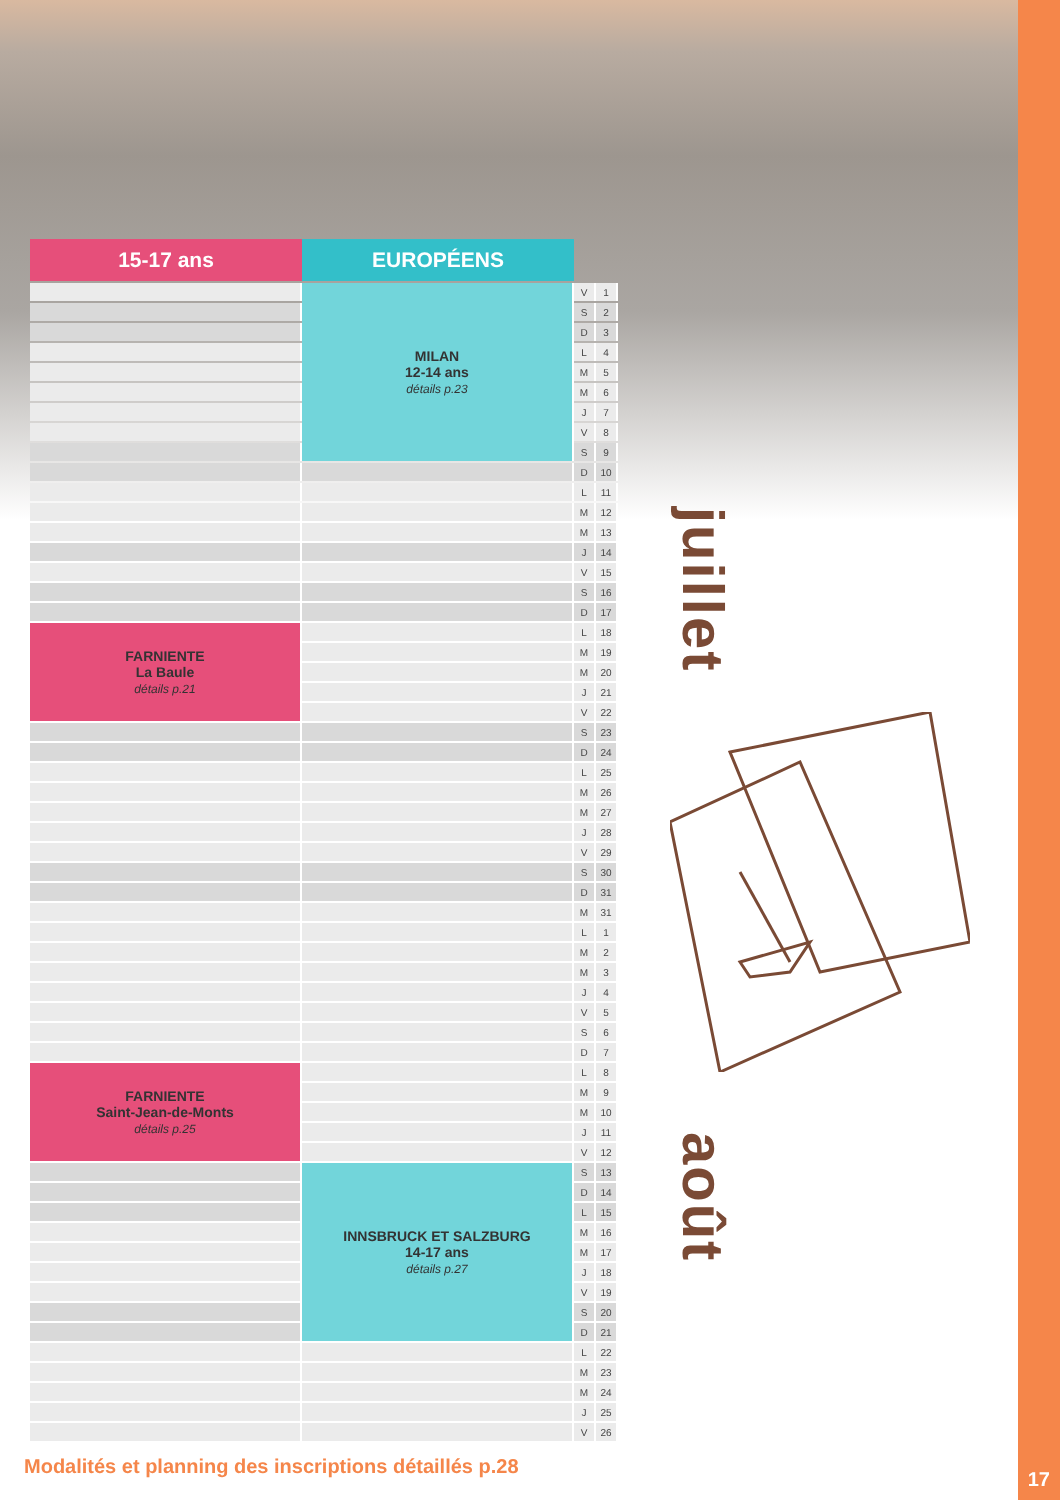| 15-17 ans | EUROPÉENS | | |
| --- | --- | --- | --- |
| | MILAN 12-14 ans détails p.23 | V | 1 |
| | | S | 2 |
| | | D | 3 |
| | | L | 4 |
| | | M | 5 |
| | | M | 6 |
| | | J | 7 |
| | | V | 8 |
| | | S | 9 |
| | | D | 10 |
| | | L | 11 |
| | | M | 12 |
| | | M | 13 |
| | | J | 14 |
| | | V | 15 |
| | | S | 16 |
| | | D | 17 |
| FARNIENTE La Baule détails p.21 | | L | 18 |
| | | M | 19 |
| | | M | 20 |
| | | J | 21 |
| | | V | 22 |
| | | S | 23 |
| | | D | 24 |
| | | L | 25 |
| | | M | 26 |
| | | M | 27 |
| | | J | 28 |
| | | V | 29 |
| | | S | 30 |
| | | D | 31 |
| | | M | 31 |
| | | L | 1 |
| | | M | 2 |
| | | M | 3 |
| | | J | 4 |
| | | V | 5 |
| | | S | 6 |
| | | D | 7 |
| FARNIENTE Saint-Jean-de-Monts détails p.25 | | L | 8 |
| | | M | 9 |
| | | M | 10 |
| | | J | 11 |
| | | V | 12 |
| | INNSBRUCK ET SALZBURG 14-17 ans détails p.27 | S | 13 |
| | | D | 14 |
| | | L | 15 |
| | | M | 16 |
| | | M | 17 |
| | | J | 18 |
| | | V | 19 |
| | | S | 20 |
| | | D | 21 |
| | | L | 22 |
| | | M | 23 |
| | | M | 24 |
| | | J | 25 |
| | | V | 26 |
juillet
août
Modalités et planning des inscriptions détaillés p.28
17